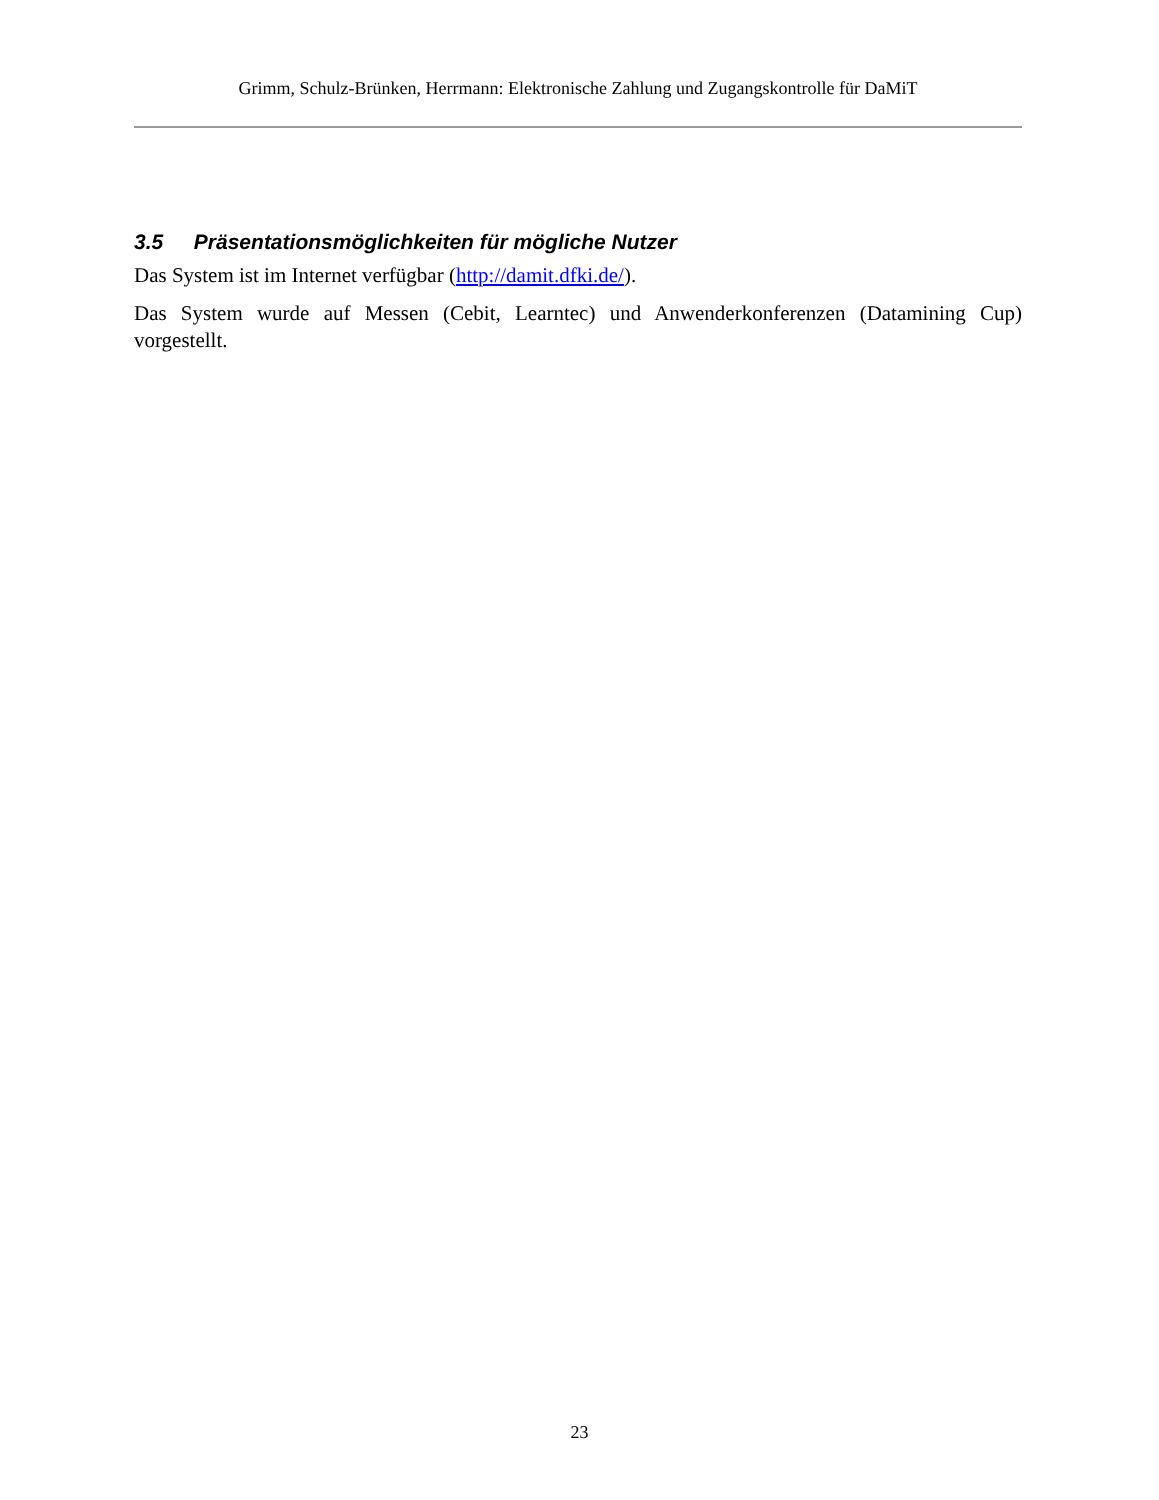Grimm, Schulz-Brünken, Herrmann: Elektronische Zahlung und Zugangskontrolle für DaMiT
3.5 Präsentationsmöglichkeiten für mögliche Nutzer
Das System ist im Internet verfügbar (http://damit.dfki.de/).
Das System wurde auf Messen (Cebit, Learntec) und Anwenderkonferenzen (Datamining Cup) vorgestellt.
23